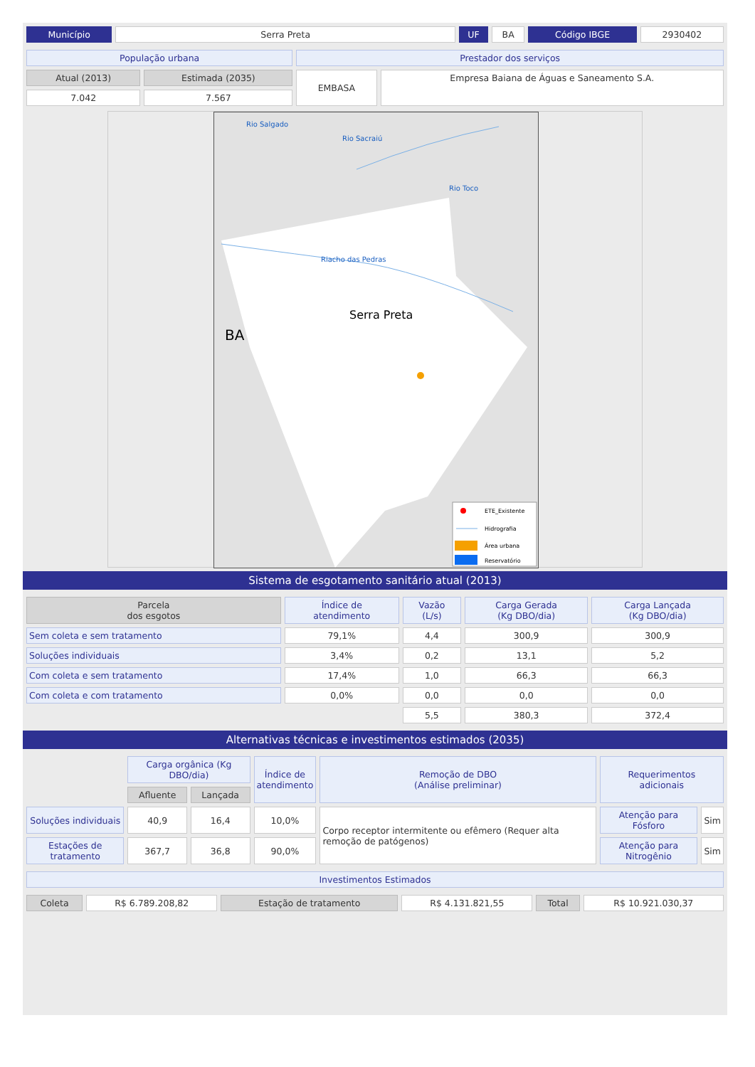| Município | Serra Preta | UF | BA | Código IBGE | 2930402 |
| População urbana | | Prestador dos serviços | |
| Atual (2013) | Estimada (2035) | EMBASA | Empresa Baiana de Águas e Saneamento S.A. |
| 7.042 | 7.567 | | |
Rio Salgado
Rio Sacraiú
Rio Toco
Riacho das Pedras
Serra Preta
BA
ETE_Existente
Hidrografia
Área urbana
Reservatório
Sistema de esgotamento sanitário atual (2013)
| Parcela dos esgotos | Índice de atendimento | Vazão (L/s) | Carga Gerada (Kg DBO/dia) | Carga Lançada (Kg DBO/dia) |
| --- | --- | --- | --- | --- |
| Sem coleta e sem tratamento | 79,1% | 4,4 | 300,9 | 300,9 |
| Soluções individuais | 3,4% | 0,2 | 13,1 | 5,2 |
| Com coleta e sem tratamento | 17,4% | 1,0 | 66,3 | 66,3 |
| Com coleta e com tratamento | 0,0% | 0,0 | 0,0 | 0,0 |
| | | 5,5 | 380,3 | 372,4 |
Alternativas técnicas e investimentos estimados (2035)
| | Carga orgânica (Kg DBO/dia) | | Índice de atendimento | Remoção de DBO (Análise preliminar) | Requerimentos adicionais | |
| | Afluente | Lançada | | | | |
| Soluções individuais | 40,9 | 16,4 | 10,0% | Corpo receptor intermitente ou efêmero (Requer alta remoção de patógenos) | Atenção para Fósforo | Sim |
| Estações de tratamento | 367,7 | 36,8 | 90,0% | | Atenção para Nitrogênio | Sim |
| Investimentos Estimados |
| Coleta | R$ 6.789.208,82 | Estação de tratamento | R$ 4.131.821,55 | Total | R$ 10.921.030,37 |